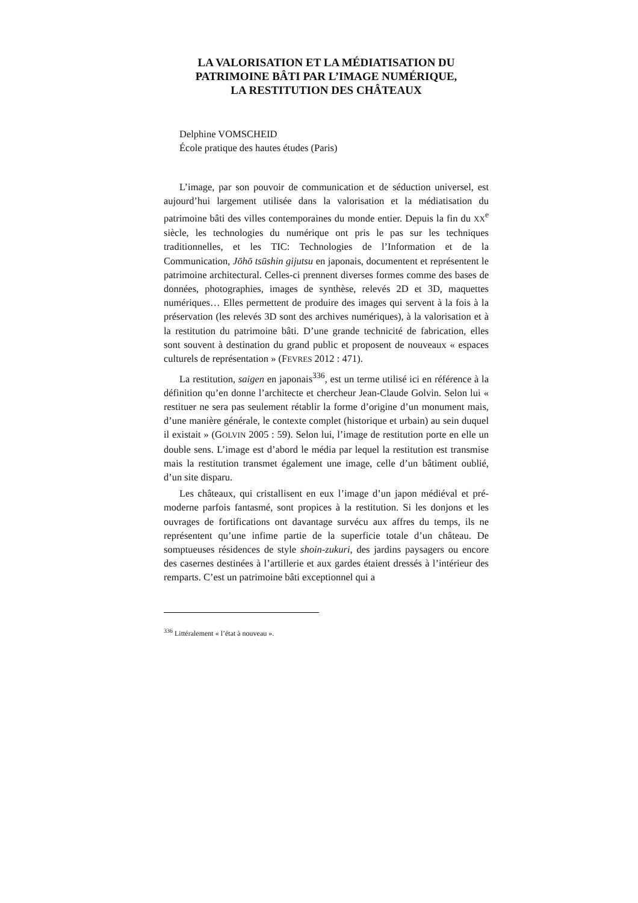LA VALORISATION ET LA MÉDIATISATION DU PATRIMOINE BÂTI PAR L’IMAGE NUMÉRIQUE,
LA RESTITUTION DES CHÂTEAUX
Delphine VOMSCHEID
École pratique des hautes études (Paris)
L’image, par son pouvoir de communication et de séduction universel, est aujourd’hui largement utilisée dans la valorisation et la médiatisation du patrimoine bâti des villes contemporaines du monde entier. Depuis la fin du XX<sup>e</sup> siècle, les technologies du numérique ont pris le pas sur les techniques traditionnelles, et les TIC: Technologies de l’Information et de la Communication, Jōhō tsūshin gijutsu en japonais, documentent et représentent le patrimoine architectural. Celles-ci prennent diverses formes comme des bases de données, photographies, images de synthèse, relevés 2D et 3D, maquettes numériques… Elles permettent de produire des images qui servent à la fois à la préservation (les relevés 3D sont des archives numériques), à la valorisation et à la restitution du patrimoine bâti. D’une grande technicité de fabrication, elles sont souvent à destination du grand public et proposent de nouveaux « espaces culturels de représentation » (FEVRES 2012 : 471).
La restitution, saigen en japonais<sup>336</sup>, est un terme utilisé ici en référence à la définition qu’en donne l’architecte et chercheur Jean-Claude Golvin. Selon lui « restituer ne sera pas seulement rétablir la forme d’origine d’un monument mais, d’une manière générale, le contexte complet (historique et urbain) au sein duquel il existait » (GOLVIN 2005 : 59). Selon lui, l’image de restitution porte en elle un double sens. L’image est d’abord le média par lequel la restitution est transmise mais la restitution transmet également une image, celle d’un bâtiment oublié, d’un site disparu.
Les châteaux, qui cristallisent en eux l’image d’un japon médiéval et pré-moderne parfois fantasmé, sont propices à la restitution. Si les donjons et les ouvrages de fortifications ont davantage survécu aux affres du temps, ils ne représentent qu’une infime partie de la superficie totale d’un château. De somptueuses résidences de style shoin-zukuri, des jardins paysagers ou encore des casernes destinées à l’artillerie et aux gardes étaient dressés à l’intérieur des remparts. C’est un patrimoine bâti exceptionnel qui a
<sup>336</sup> Littéralement « l’état à nouveau ».